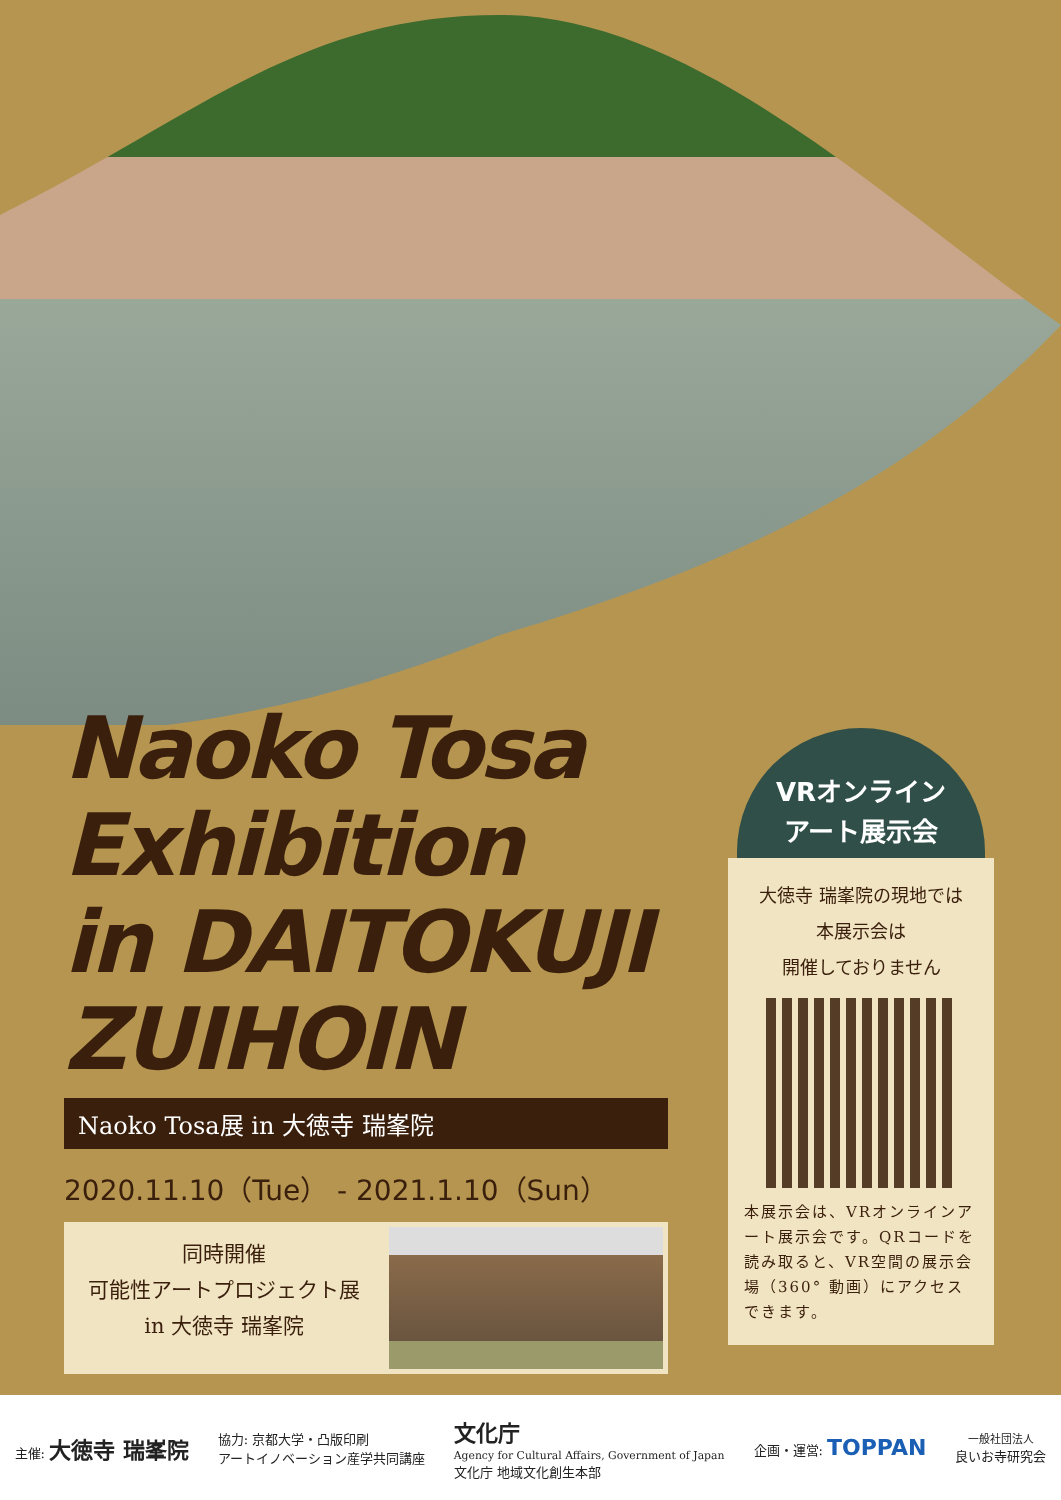Naoko Tosa
Exhibition
in DAITOKUJI
ZUIHOIN
Naoko Tosa展 in 大徳寺 瑞峯院
2020.11.10（Tue） - 2021.1.10（Sun）
同時開催
可能性アートプロジェクト展
in 大徳寺 瑞峯院
VRオンライン
アート展示会
大徳寺 瑞峯院の現地では
本展示会は
開催しておりません
本展示会は、VRオンラインアート展示会です。QRコードを読み取ると、VR空間の展示会場（360° 動画）にアクセスできます。
主催: 大徳寺 瑞峯院 協力: 京都大学・凸版印刷
アートイノベーション産学共同講座 文化庁
Agency for Cultural Affairs, Government of Japan
文化庁 地域文化創生本部 企画・運営: TOPPAN 一般社団法人
良いお寺研究会